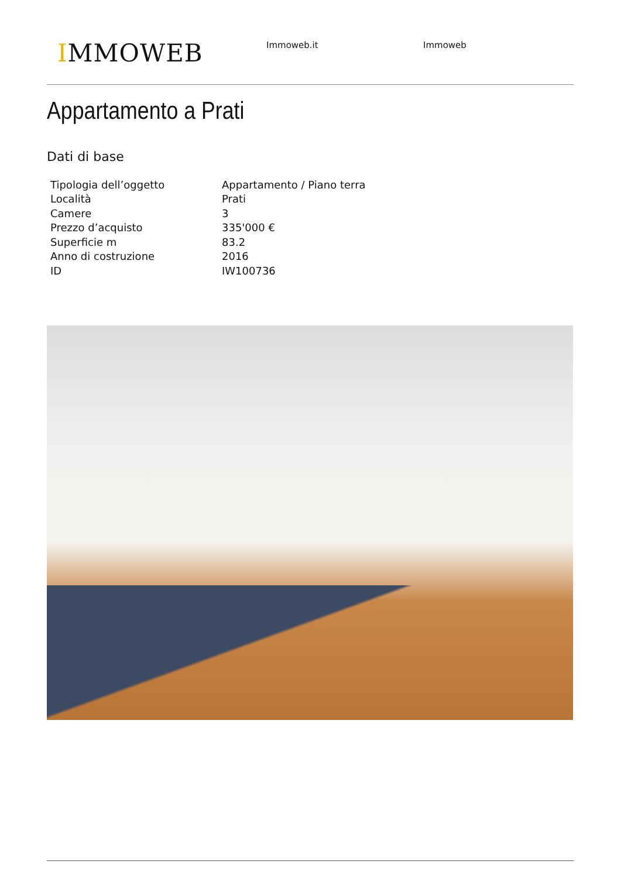IMMOWEB Immoweb.it Immoweb
Appartamento a Prati
Dati di base
| Tipologia dell’oggetto | Appartamento / Piano terra |
| Località | Prati |
| Camere | 3 |
| Prezzo d’acquisto | 335'000 € |
| Superficie m | 83.2 |
| Anno di costruzione | 2016 |
| ID | IW100736 |